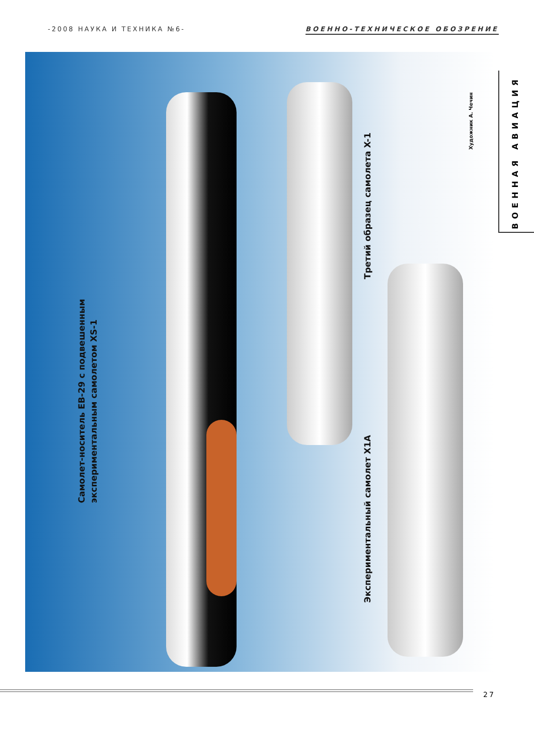-2008 НАУКА И ТЕХНИКА №6- ВОЕННО-ТЕХНИЧЕСКОЕ ОБОЗРЕНИЕ
Самолет-носитель ЕВ-29 с подвешенным
экспериментальным самолетом XS-1
Третий образец самолета X-1
Экспериментальный самолет X1A
Художник А. Чечин
ВОЕННАЯ АВИАЦИЯ
27